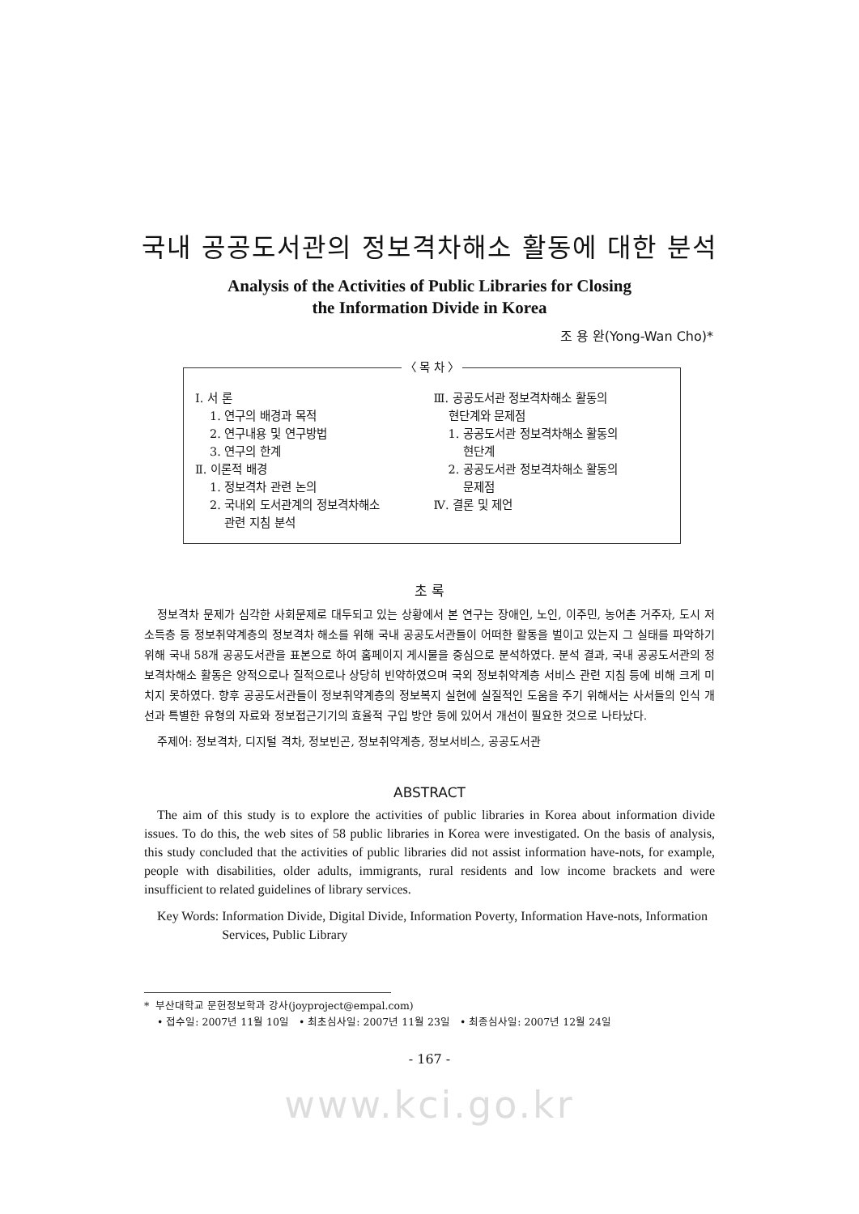국내 공공도서관의 정보격차해소 활동에 대한 분석
Analysis of the Activities of Public Libraries for Closing
the Information Divide in Korea
조 용 완(Yong-Wan Cho)*
〈 목 차 〉
Ⅰ. 서 론
1. 연구의 배경과 목적
2. 연구내용 및 연구방법
3. 연구의 한계
Ⅱ. 이론적 배경
1. 정보격차 관련 논의
2. 국내외 도서관계의 정보격차해소
관련 지침 분석
Ⅲ. 공공도서관 정보격차해소 활동의
현단계와 문제점
1. 공공도서관 정보격차해소 활동의
현단계
2. 공공도서관 정보격차해소 활동의
문제점
Ⅳ. 결론 및 제언
초 록
정보격차 문제가 심각한 사회문제로 대두되고 있는 상황에서 본 연구는 장애인, 노인, 이주민, 농어촌 거주자, 도시 저소득층 등 정보취약계층의 정보격차 해소를 위해 국내 공공도서관들이 어떠한 활동을 벌이고 있는지 그 실태를 파악하기 위해 국내 58개 공공도서관을 표본으로 하여 홈페이지 게시물을 중심으로 분석하였다. 분석 결과, 국내 공공도서관의 정보격차해소 활동은 양적으로나 질적으로나 상당히 빈약하였으며 국외 정보취약계층 서비스 관련 지침 등에 비해 크게 미치지 못하였다. 향후 공공도서관들이 정보취약계층의 정보복지 실현에 실질적인 도움을 주기 위해서는 사서들의 인식 개선과 특별한 유형의 자료와 정보접근기기의 효율적 구입 방안 등에 있어서 개선이 필요한 것으로 나타났다.
주제어: 정보격차, 디지털 격차, 정보빈곤, 정보취약계층, 정보서비스, 공공도서관
ABSTRACT
The aim of this study is to explore the activities of public libraries in Korea about information divide issues. To do this, the web sites of 58 public libraries in Korea were investigated. On the basis of analysis, this study concluded that the activities of public libraries did not assist information have-nots, for example, people with disabilities, older adults, immigrants, rural residents and low income brackets and were insufficient to related guidelines of library services.
Key Words: Information Divide, Digital Divide, Information Poverty, Information Have-nots, Information Services, Public Library
* 부산대학교 문헌정보학과 강사(joyproject@empal.com)
• 접수일: 2007년 11월 10일 • 최초심사일: 2007년 11월 23일 • 최종심사일: 2007년 12월 24일
- 167 -
www.kci.go.kr